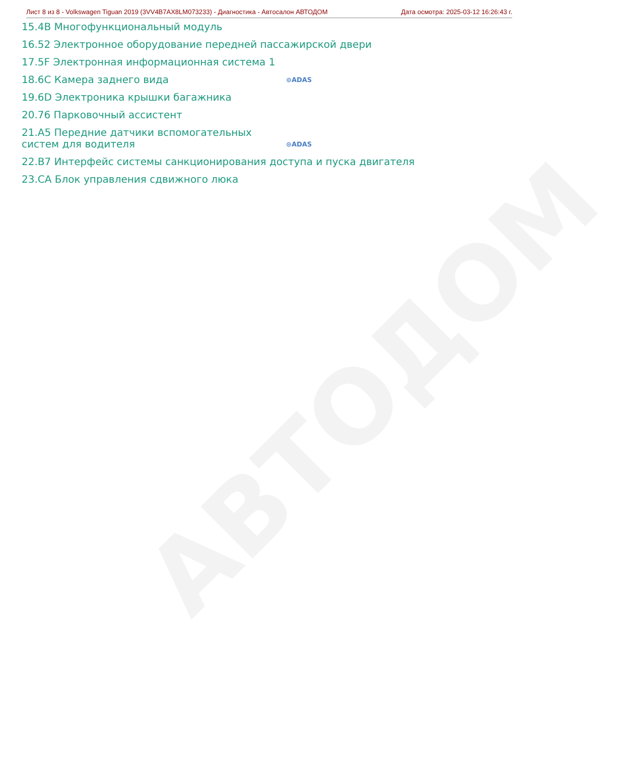АВТОДОМ
Лист 8 из 8 - Volkswagen Tiguan 2019 (3VV4B7AX8LM073233) - Диагностика - Автосалон АВТОДОМ Дата осмотра: 2025-03-12 16:26:43 г.
15.4B Многофункциональный модуль
16.52 Электронное оборудование передней пассажирской двери
17.5F Электронная информационная система 1
18.6C Камера заднего вида ⊙ADAS
19.6D Электроника крышки багажника
20.76 Парковочный ассистент
21.A5 Передние датчики вспомогательных систем для водителя ⊙ADAS
22.B7 Интерфейс системы санкционирования доступа и пуска двигателя
23.CA Блок управления сдвижного люка